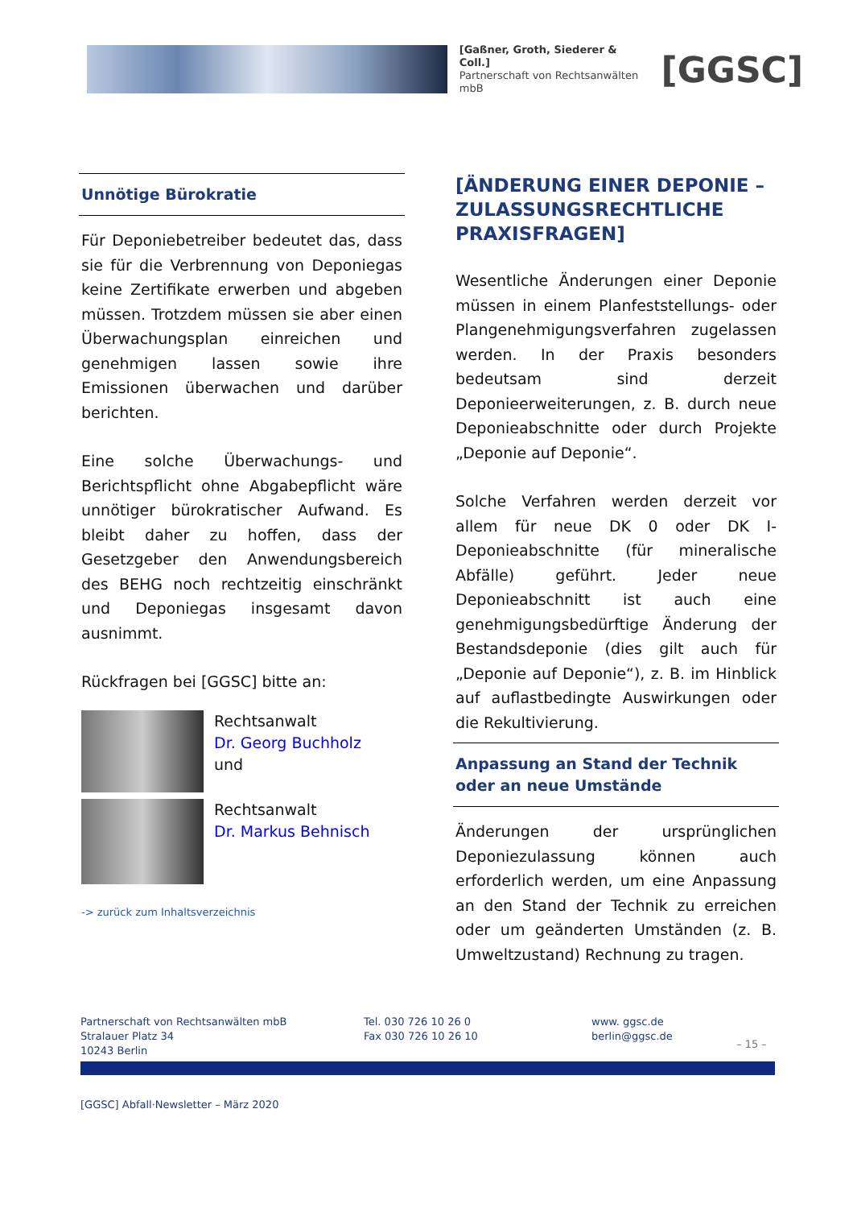[Gaßner, Groth, Siederer & Coll.]
Partnerschaft von Rechtsanwälten mbB
[GGSC]
Unnötige Bürokratie
Für Deponiebetreiber bedeutet das, dass sie für die Verbrennung von Deponiegas keine Zertifikate erwerben und abgeben müssen. Trotzdem müssen sie aber einen Überwachungsplan einreichen und genehmigen lassen sowie ihre Emissionen überwachen und darüber berichten.
Eine solche Überwachungs- und Berichtspflicht ohne Abgabepflicht wäre unnötiger bürokratischer Aufwand. Es bleibt daher zu hoffen, dass der Gesetzgeber den Anwendungsbereich des BEHG noch rechtzeitig einschränkt und Deponiegas insgesamt davon ausnimmt.
Rückfragen bei [GGSC] bitte an:
Rechtsanwalt
Dr. Georg Buchholz
und
Rechtsanwalt
Dr. Markus Behnisch
-> zurück zum Inhaltsverzeichnis
[ÄNDERUNG EINER DEPONIE – ZULASSUNGSRECHTLICHE PRAXISFRAGEN]
Wesentliche Änderungen einer Deponie müssen in einem Planfeststellungs- oder Plangenehmigungsverfahren zugelassen werden. In der Praxis besonders bedeutsam sind derzeit Deponieerweiterungen, z. B. durch neue Deponieabschnitte oder durch Projekte „Deponie auf Deponie“.
Solche Verfahren werden derzeit vor allem für neue DK 0 oder DK I-Deponieabschnitte (für mineralische Abfälle) geführt. Jeder neue Deponieabschnitt ist auch eine genehmigungsbedürftige Änderung der Bestandsdeponie (dies gilt auch für „Deponie auf Deponie“), z. B. im Hinblick auf auflastbedingte Auswirkungen oder die Rekultivierung.
Anpassung an Stand der Technik oder an neue Umstände
Änderungen der ursprünglichen Deponiezulassung können auch erforderlich werden, um eine Anpassung an den Stand der Technik zu erreichen oder um geänderten Umständen (z. B. Umweltzustand) Rechnung zu tragen.
Partnerschaft von Rechtsanwälten mbB
Stralauer Platz 34
10243 Berlin
Tel. 030 726 10 26 0
Fax 030 726 10 26 10
www. ggsc.de
berlin@ggsc.de
– 15 –
[GGSC] Abfall·Newsletter – März 2020